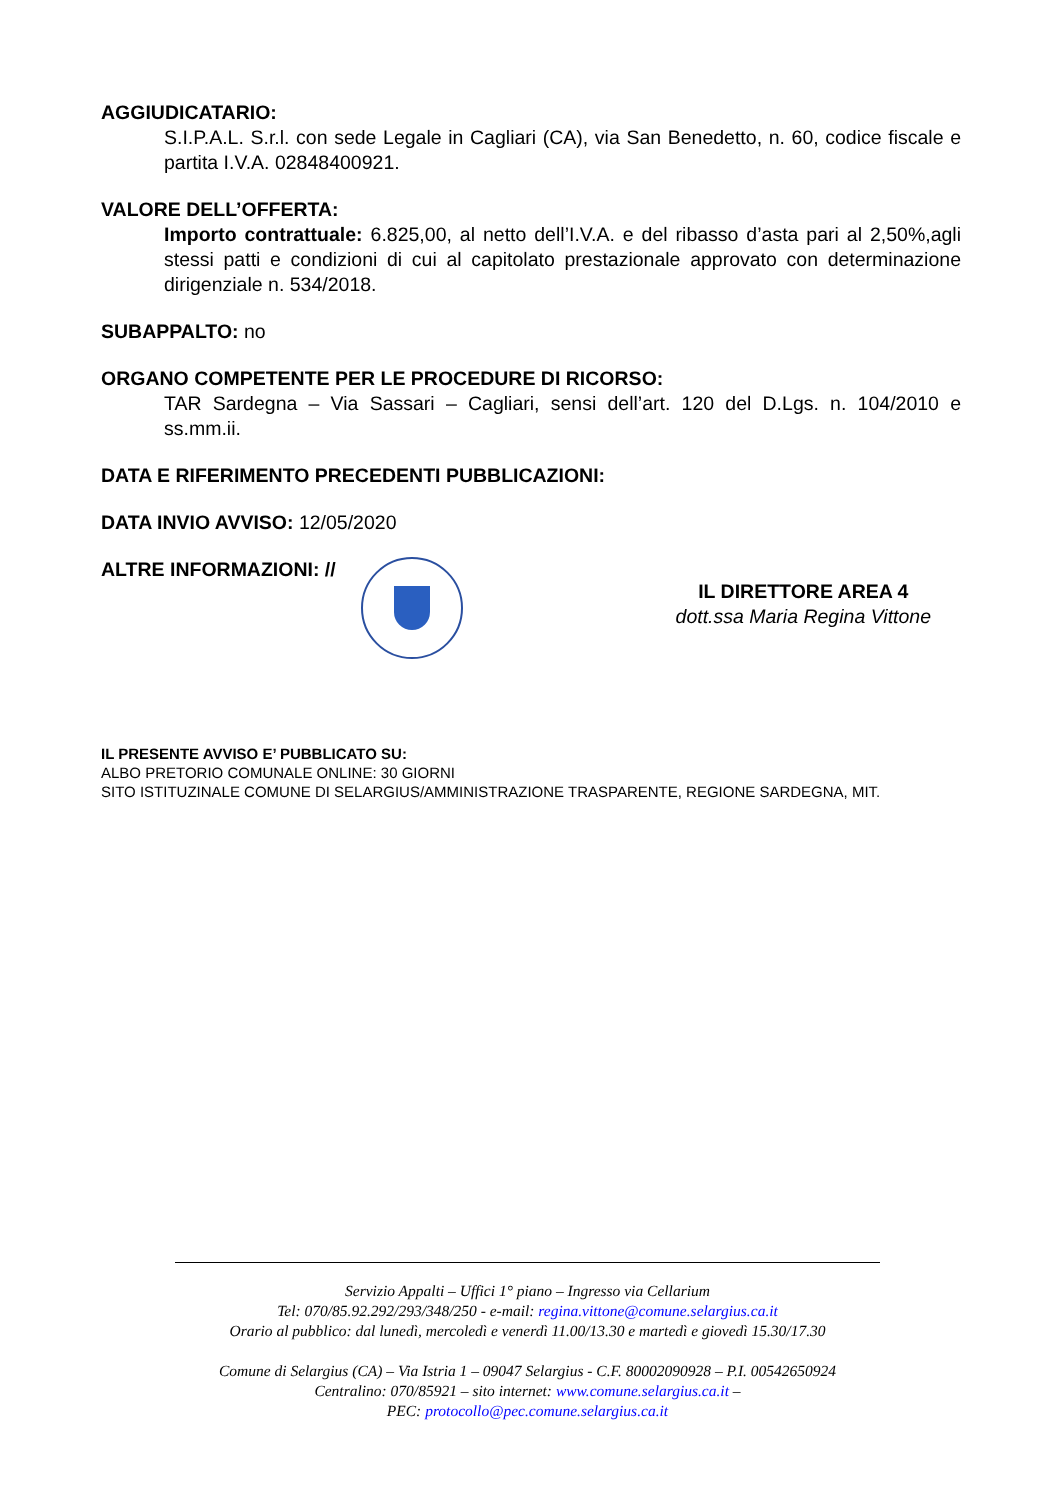AGGIUDICATARIO:
S.I.P.A.L. S.r.l. con sede Legale in Cagliari (CA), via San Benedetto, n. 60, codice fiscale e partita I.V.A. 02848400921.
VALORE DELL’OFFERTA:
Importo contrattuale: 6.825,00, al netto dell’I.V.A. e del ribasso d’asta pari al 2,50%,agli stessi patti e condizioni di cui al capitolato prestazionale approvato con determinazione dirigenziale n. 534/2018.
SUBAPPALTO: no
ORGANO COMPETENTE PER LE PROCEDURE DI RICORSO:
TAR Sardegna – Via Sassari – Cagliari, sensi dell’art. 120 del D.Lgs. n. 104/2010 e ss.mm.ii.
DATA E RIFERIMENTO PRECEDENTI PUBBLICAZIONI:
DATA INVIO AVVISO: 12/05/2020
ALTRE INFORMAZIONI: //
IL DIRETTORE AREA 4
dott.ssa Maria Regina Vittone
IL PRESENTE AVVISO E’ PUBBLICATO SU:
ALBO PRETORIO COMUNALE ONLINE: 30 GIORNI
SITO ISTITUZINALE COMUNE DI SELARGIUS/AMMINISTRAZIONE TRASPARENTE, REGIONE SARDEGNA, MIT.
Servizio Appalti – Uffici 1° piano – Ingresso via Cellarium
Tel: 070/85.92.292/293/348/250 - e-mail: regina.vittone@comune.selargius.ca.it
Orario al pubblico: dal lunedì, mercoledì e venerdì 11.00/13.30 e martedì e giovedì 15.30/17.30
Comune di Selargius (CA) – Via Istria 1 – 09047 Selargius - C.F. 80002090928 – P.I. 00542650924
Centralino: 070/85921 – sito internet: www.comune.selargius.ca.it –
PEC: protocollo@pec.comune.selargius.ca.it